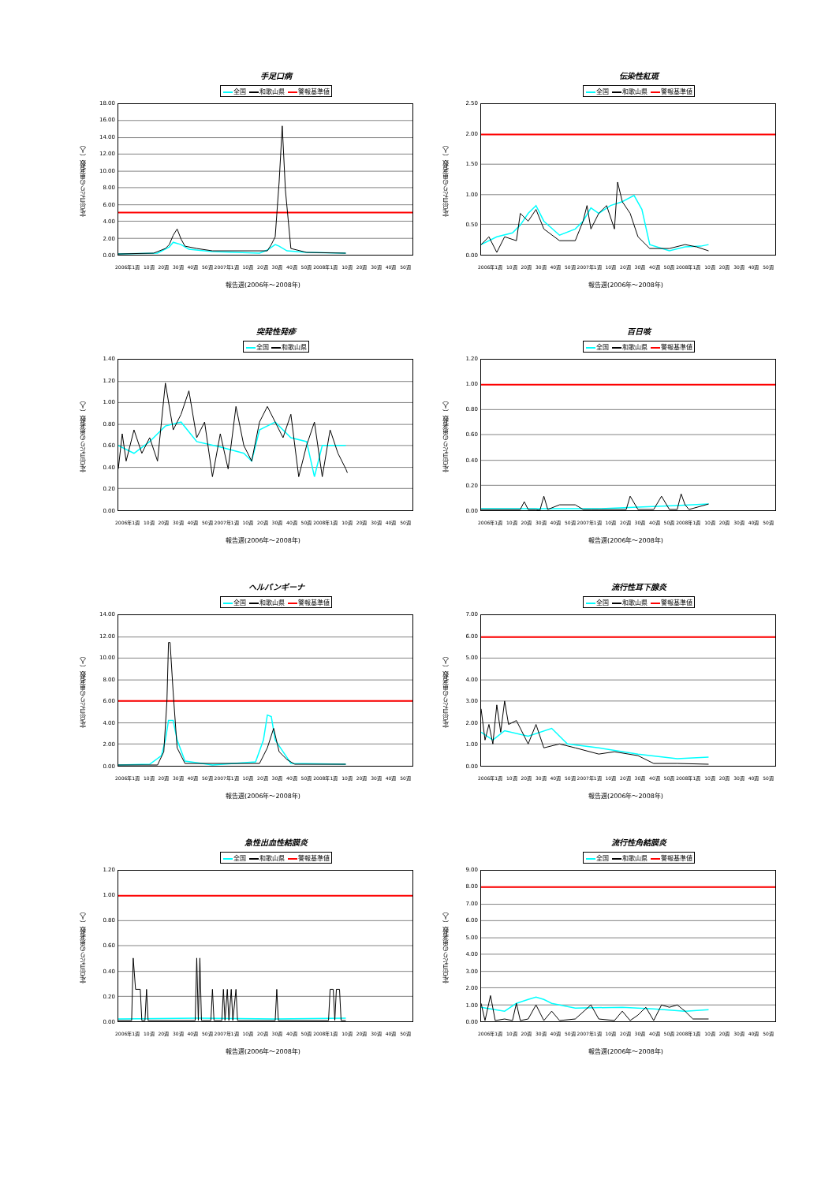手足口病
全国 和歌山県 警報基準値
定点当たりの患者数（人）
18.00
16.00
14.00
12.00
10.00
8.00
6.00
4.00
2.00
0.00
2006年1週 10週 20週 30週 40週 50週 2007年1週 10週 20週 30週 40週 50週 2008年1週 10週 20週 30週 40週 50週
報告週(2006年～2008年)
伝染性紅斑
全国 和歌山県 警報基準値
定点当たりの患者数（人）
2.50
2.00
1.50
1.00
0.50
0.00
2006年1週 10週 20週 30週 40週 50週 2007年1週 10週 20週 30週 40週 50週 2008年1週 10週 20週 30週 40週 50週
報告週(2006年～2008年)
突発性発疹
全国 和歌山県
定点当たりの患者数（人）
1.40
1.20
1.00
0.80
0.60
0.40
0.20
0.00
2006年1週 10週 20週 30週 40週 50週 2007年1週 10週 20週 30週 40週 50週 2008年1週 10週 20週 30週 40週 50週
報告週(2006年～2008年)
百日咳
全国 和歌山県 警報基準値
定点当たりの患者数（人）
1.20
1.00
0.80
0.60
0.40
0.20
0.00
2006年1週 10週 20週 30週 40週 50週 2007年1週 10週 20週 30週 40週 50週 2008年1週 10週 20週 30週 40週 50週
報告週(2006年～2008年)
ヘルパンギーナ
全国 和歌山県 警報基準値
定点当たりの患者数（人）
14.00
12.00
10.00
8.00
6.00
4.00
2.00
0.00
2006年1週 10週 20週 30週 40週 50週 2007年1週 10週 20週 30週 40週 50週 2008年1週 10週 20週 30週 40週 50週
報告週(2006年～2008年)
流行性耳下腺炎
全国 和歌山県 警報基準値
定点当たりの患者数（人）
7.00
6.00
5.00
4.00
3.00
2.00
1.00
0.00
2006年1週 10週 20週 30週 40週 50週 2007年1週 10週 20週 30週 40週 50週 2008年1週 10週 20週 30週 40週 50週
報告週(2006年～2008年)
急性出血性結膜炎
全国 和歌山県 警報基準値
定点当たりの患者数（人）
1.20
1.00
0.80
0.60
0.40
0.20
0.00
2006年1週 10週 20週 30週 40週 50週 2007年1週 10週 20週 30週 40週 50週 2008年1週 10週 20週 30週 40週 50週
報告週(2006年～2008年)
流行性角結膜炎
全国 和歌山県 警報基準値
定点当たりの患者数（人）
9.00
8.00
7.00
6.00
5.00
4.00
3.00
2.00
1.00
0.00
2006年1週 10週 20週 30週 40週 50週 2007年1週 10週 20週 30週 40週 50週 2008年1週 10週 20週 30週 40週 50週
報告週(2006年～2008年)